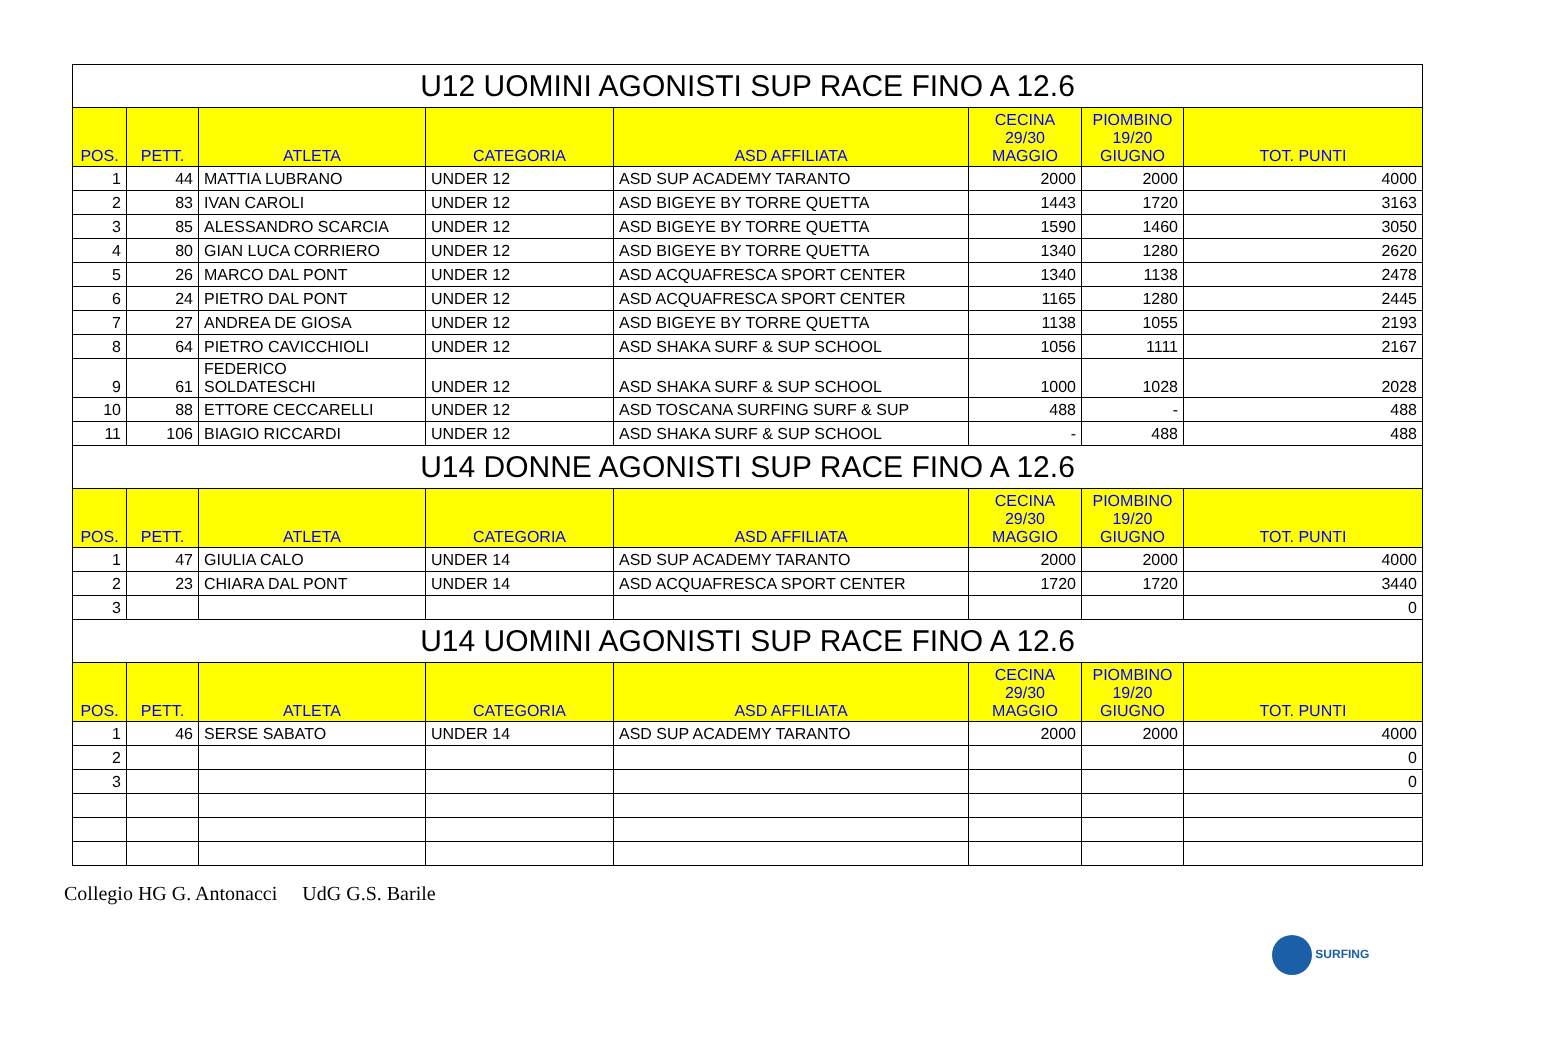| U12 UOMINI AGONISTI SUP RACE FINO A 12.6 | | | | | | | |
| POS. | PETT. | ATLETA | CATEGORIA | ASD AFFILIATA | CECINA 29/30 MAGGIO | PIOMBINO 19/20 GIUGNO | TOT. PUNTI |
| 1 | 44 | MATTIA LUBRANO | UNDER 12 | ASD SUP ACADEMY TARANTO | 2000 | 2000 | 4000 |
| 2 | 83 | IVAN CAROLI | UNDER 12 | ASD BIGEYE BY TORRE QUETTA | 1443 | 1720 | 3163 |
| 3 | 85 | ALESSANDRO SCARCIA | UNDER 12 | ASD BIGEYE BY TORRE QUETTA | 1590 | 1460 | 3050 |
| 4 | 80 | GIAN LUCA CORRIERO | UNDER 12 | ASD BIGEYE BY TORRE QUETTA | 1340 | 1280 | 2620 |
| 5 | 26 | MARCO DAL PONT | UNDER 12 | ASD ACQUAFRESCA SPORT CENTER | 1340 | 1138 | 2478 |
| 6 | 24 | PIETRO DAL PONT | UNDER 12 | ASD ACQUAFRESCA SPORT CENTER | 1165 | 1280 | 2445 |
| 7 | 27 | ANDREA DE GIOSA | UNDER 12 | ASD BIGEYE BY TORRE QUETTA | 1138 | 1055 | 2193 |
| 8 | 64 | PIETRO CAVICCHIOLI | UNDER 12 | ASD SHAKA SURF & SUP SCHOOL | 1056 | 1111 | 2167 |
| 9 | 61 | FEDERICO SOLDATESCHI | UNDER 12 | ASD SHAKA SURF & SUP SCHOOL | 1000 | 1028 | 2028 |
| 10 | 88 | ETTORE CECCARELLI | UNDER 12 | ASD TOSCANA SURFING SURF & SUP | 488 | - | 488 |
| 11 | 106 | BIAGIO RICCARDI | UNDER 12 | ASD SHAKA SURF & SUP SCHOOL | - | 488 | 488 |
| U14 DONNE AGONISTI SUP RACE FINO A 12.6 | | | | | | | |
| POS. | PETT. | ATLETA | CATEGORIA | ASD AFFILIATA | CECINA 29/30 MAGGIO | PIOMBINO 19/20 GIUGNO | TOT. PUNTI |
| 1 | 47 | GIULIA CALO | UNDER 14 | ASD SUP ACADEMY TARANTO | 2000 | 2000 | 4000 |
| 2 | 23 | CHIARA DAL PONT | UNDER 14 | ASD ACQUAFRESCA SPORT CENTER | 1720 | 1720 | 3440 |
| 3 | | | | | | | 0 |
| U14 UOMINI AGONISTI SUP RACE FINO A 12.6 | | | | | | | |
| POS. | PETT. | ATLETA | CATEGORIA | ASD AFFILIATA | CECINA 29/30 MAGGIO | PIOMBINO 19/20 GIUGNO | TOT. PUNTI |
| 1 | 46 | SERSE SABATO | UNDER 14 | ASD SUP ACADEMY TARANTO | 2000 | 2000 | 4000 |
| 2 | | | | | | | 0 |
| 3 | | | | | | | 0 |
Collegio HG G. Antonacci UdG G.S. Barile
SURFING